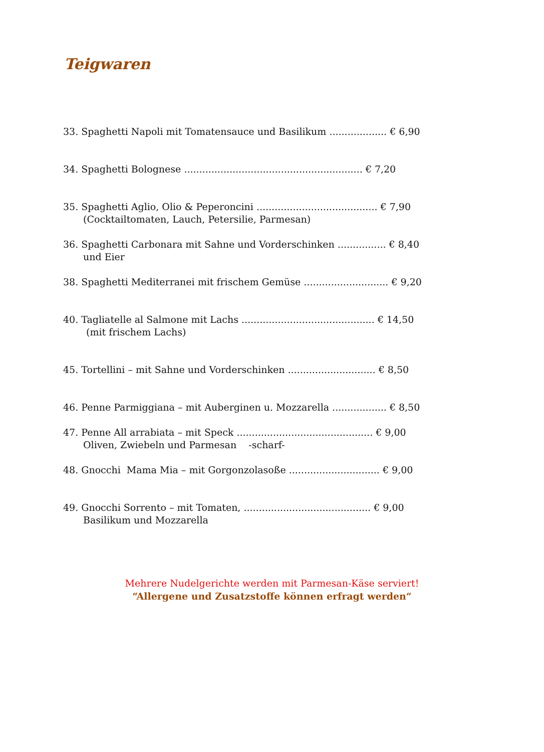Teigwaren
33. Spaghetti Napoli mit Tomatensauce und Basilikum ................... € 6,90
34. Spaghetti Bolognese ........................................................... € 7,20
35. Spaghetti Aglio, Olio & Peperoncini ........................................ € 7,90
(Cocktailtomaten, Lauch, Petersilie, Parmesan)
36. Spaghetti Carbonara mit Sahne und Vorderschinken ................ € 8,40
und Eier
38. Spaghetti Mediterranei mit frischem Gemüse ............................ € 9,20
40. Tagliatelle al Salmone mit Lachs ............................................ € 14,50
(mit frischem Lachs)
45. Tortellini – mit Sahne und Vorderschinken ............................. € 8,50
46. Penne Parmiggiana – mit Auberginen u. Mozzarella .................. € 8,50
47. Penne All arrabiata – mit Speck ............................................. € 9,00
Oliven, Zwiebeln und Parmesan -scharf-
48. Gnocchi Mama Mia – mit Gorgonzolasoße .............................. € 9,00
49. Gnocchi Sorrento – mit Tomaten, .......................................... € 9,00
Basilikum und Mozzarella
Mehrere Nudelgerichte werden mit Parmesan-Käse serviert!
“Allergene und Zusatzstoffe können erfragt werden“